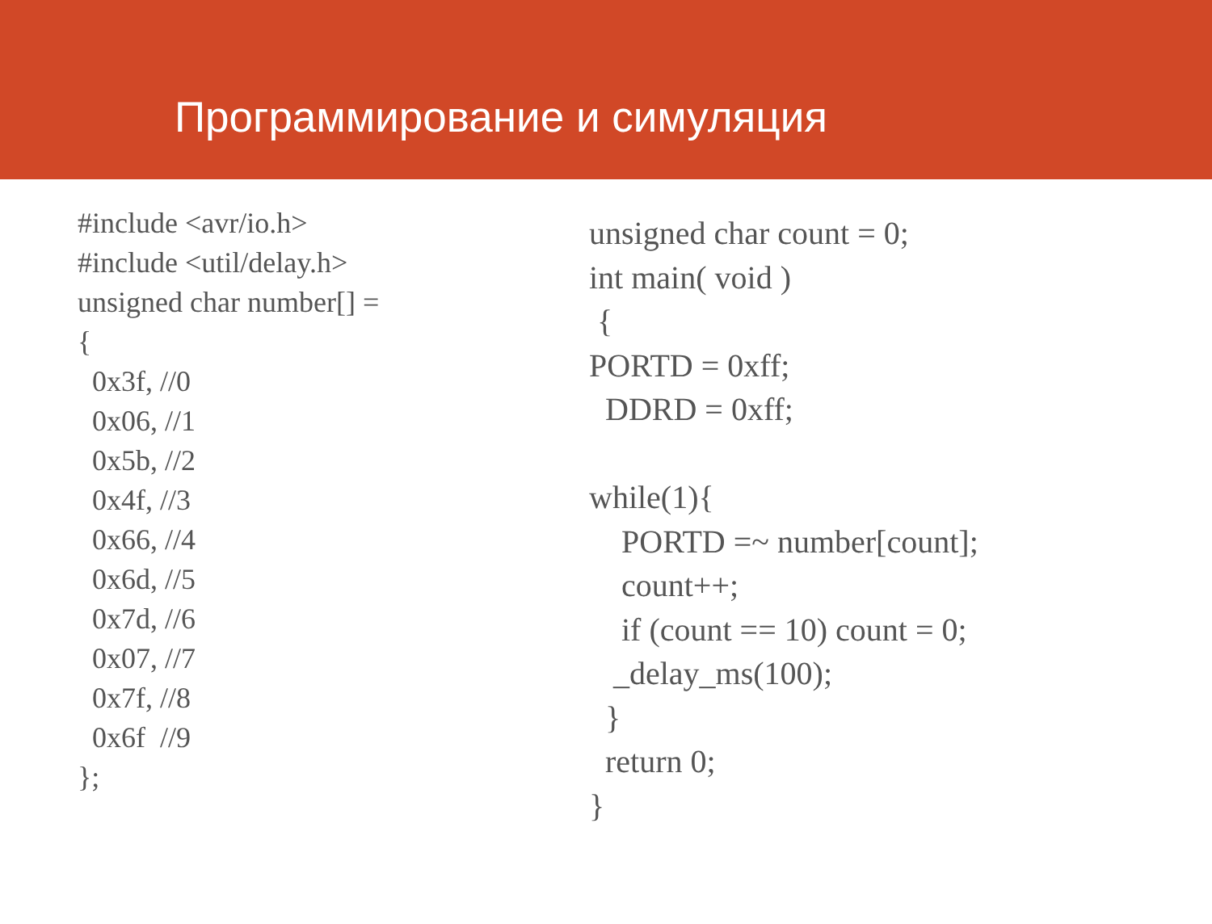Программирование и симуляция
#include <avr/io.h> #include <util/delay.h> unsigned char number[] = { 0x3f, //0 0x06, //1 0x5b, //2 0x4f, //3 0x66, //4 0x6d, //5 0x7d, //6 0x07, //7 0x7f, //8 0x6f //9 };
unsigned char count = 0; int main( void ) { PORTD = 0xff; DDRD = 0xff; while(1){ PORTD =~ number[count]; count++; if (count == 10) count = 0; _delay_ms(100); } return 0; }